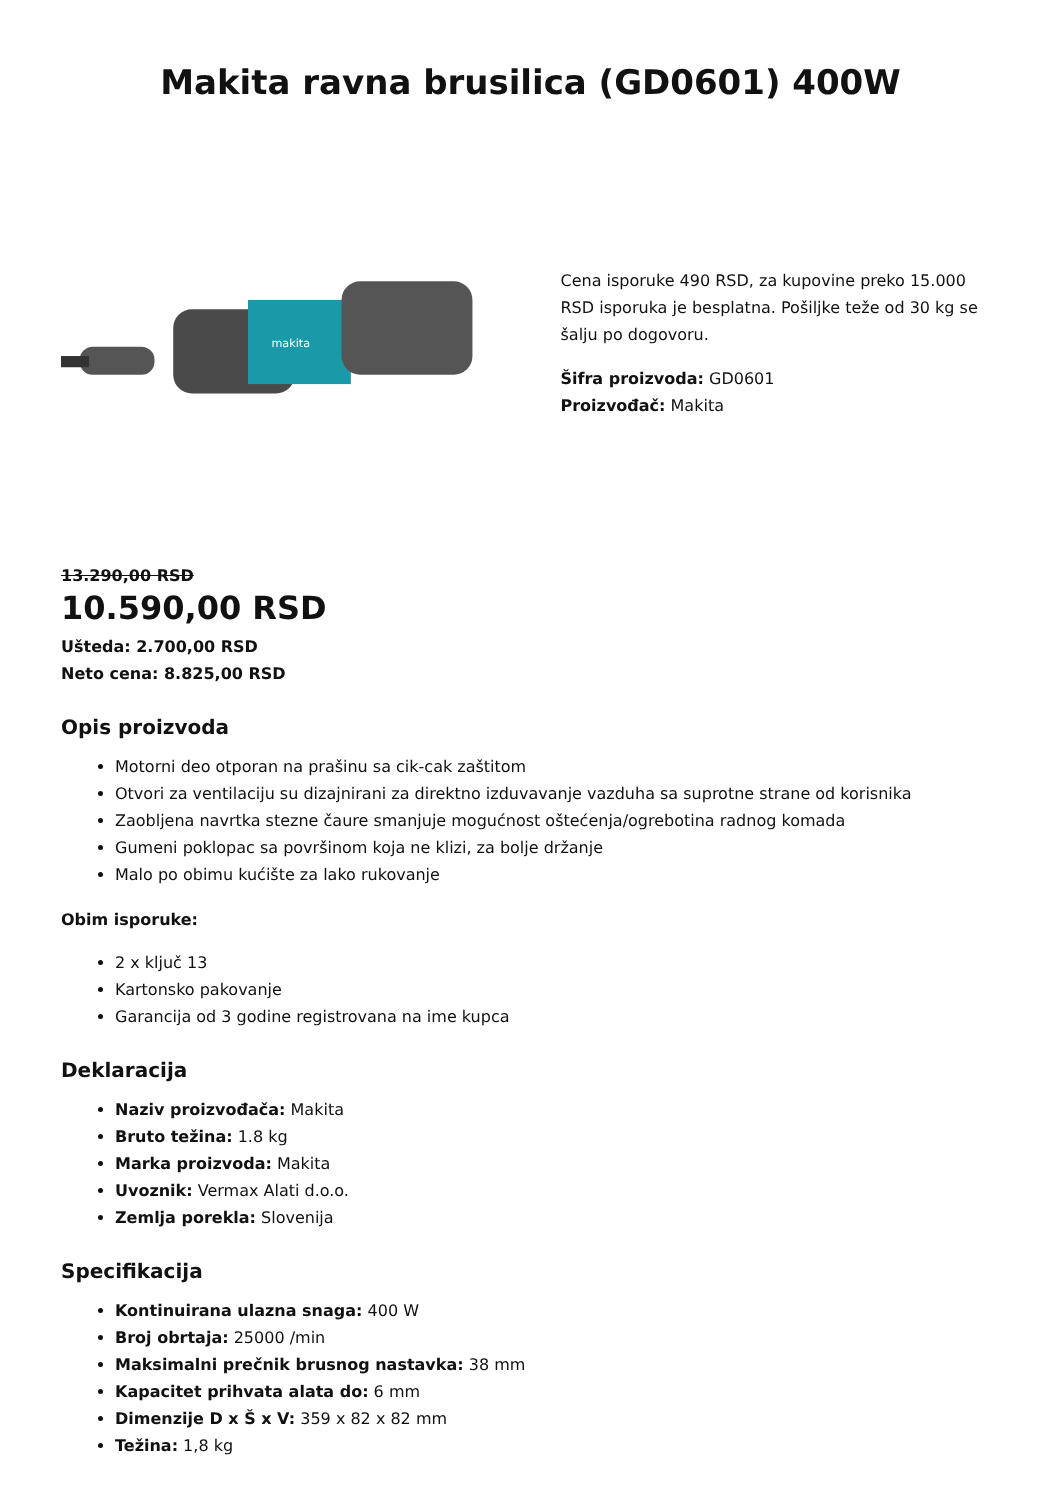Makita ravna brusilica (GD0601) 400W
makita
Cena isporuke 490 RSD, za kupovine preko 15.000 RSD isporuka je besplatna. Pošiljke teže od 30 kg se šalju po dogovoru.
Šifra proizvoda: GD0601
Proizvođač: Makita
13.290,00 RSD
10.590,00 RSD
Ušteda: 2.700,00 RSD
Neto cena: 8.825,00 RSD
Opis proizvoda
Motorni deo otporan na prašinu sa cik-cak zaštitom
Otvori za ventilaciju su dizajnirani za direktno izduvavanje vazduha sa suprotne strane od korisnika
Zaobljena navrtka stezne čaure smanjuje mogućnost oštećenja/ogrebotina radnog komada
Gumeni poklopac sa površinom koja ne klizi, za bolje držanje
Malo po obimu kućište za lako rukovanje
Obim isporuke:
2 x ključ 13
Kartonsko pakovanje
Garancija od 3 godine registrovana na ime kupca
Deklaracija
Naziv proizvođača: Makita
Bruto težina: 1.8 kg
Marka proizvoda: Makita
Uvoznik: Vermax Alati d.o.o.
Zemlja porekla: Slovenija
Specifikacija
Kontinuirana ulazna snaga: 400 W
Broj obrtaja: 25000 /min
Maksimalni prečnik brusnog nastavka: 38 mm
Kapacitet prihvata alata do: 6 mm
Dimenzije D x Š x V: 359 x 82 x 82 mm
Težina: 1,8 kg